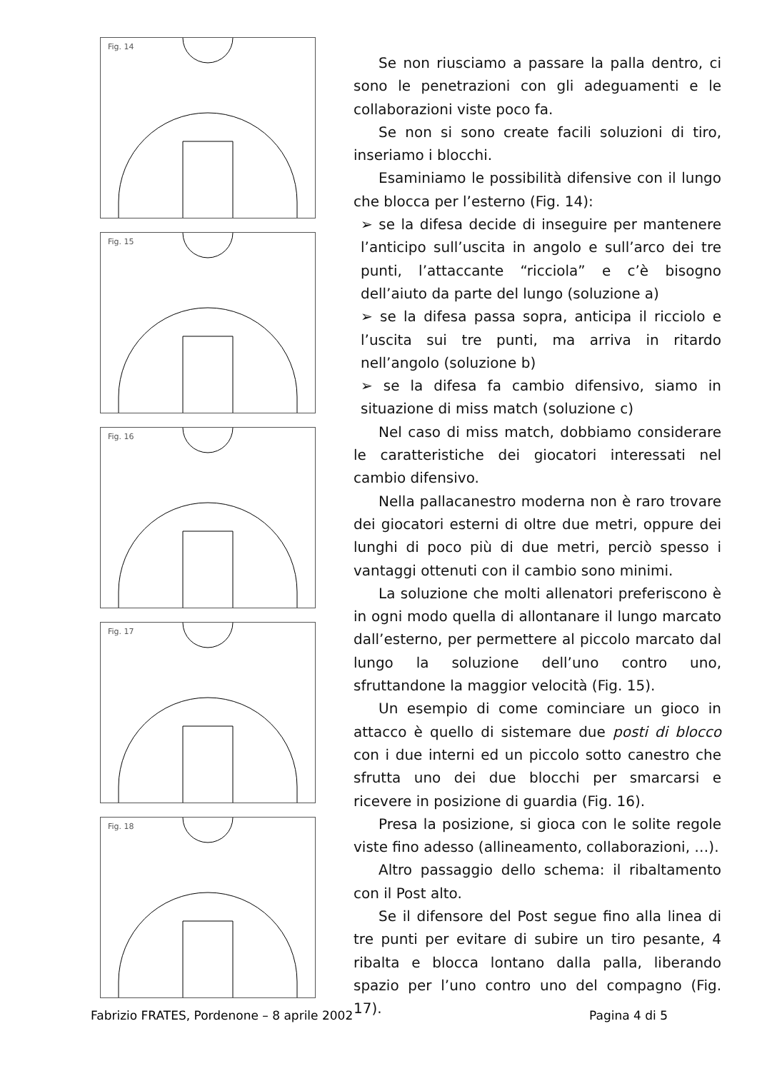Fig. 14
Fig. 15
Fig. 16
Fig. 17
Fig. 18
Se non riusciamo a passare la palla dentro, ci sono le penetrazioni con gli adeguamenti e le collaborazioni viste poco fa.
Se non si sono create facili soluzioni di tiro, inseriamo i blocchi.
Esaminiamo le possibilità difensive con il lungo che blocca per l’esterno (Fig. 14):
➢ se la difesa decide di inseguire per mantenere l’anticipo sull’uscita in angolo e sull’arco dei tre punti, l’attaccante “ricciola” e c’è bisogno dell’aiuto da parte del lungo (soluzione a)
➢ se la difesa passa sopra, anticipa il ricciolo e l’uscita sui tre punti, ma arriva in ritardo nell’angolo (soluzione b)
➢ se la difesa fa cambio difensivo, siamo in situazione di miss match (soluzione c)
Nel caso di miss match, dobbiamo considerare le caratteristiche dei giocatori interessati nel cambio difensivo.
Nella pallacanestro moderna non è raro trovare dei giocatori esterni di oltre due metri, oppure dei lunghi di poco più di due metri, perciò spesso i vantaggi ottenuti con il cambio sono minimi.
La soluzione che molti allenatori preferiscono è in ogni modo quella di allontanare il lungo marcato dall’esterno, per permettere al piccolo marcato dal lungo la soluzione dell’uno contro uno, sfruttandone la maggior velocità (Fig. 15).
Un esempio di come cominciare un gioco in attacco è quello di sistemare due posti di blocco con i due interni ed un piccolo sotto canestro che sfrutta uno dei due blocchi per smarcarsi e ricevere in posizione di guardia (Fig. 16).
Presa la posizione, si gioca con le solite regole viste fino adesso (allineamento, collaborazioni, …).
Altro passaggio dello schema: il ribaltamento con il Post alto.
Se il difensore del Post segue fino alla linea di tre punti per evitare di subire un tiro pesante, 4 ribalta e blocca lontano dalla palla, liberando spazio per l’uno contro uno del compagno (Fig. 17).
Fabrizio FRATES, Pordenone – 8 aprile 2002 Pagina 4 di 5